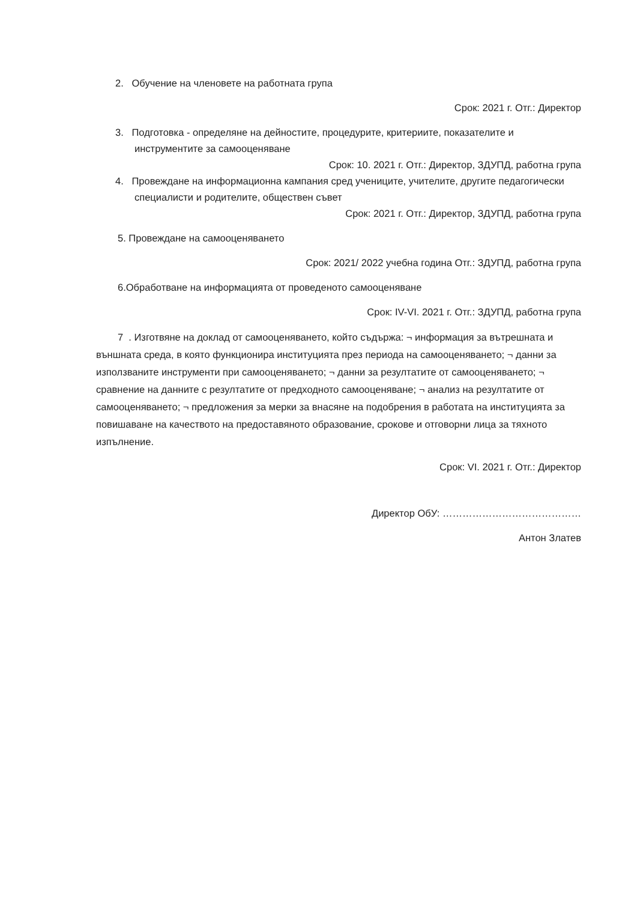2. Обучение на членовете на работната група
Срок: 2021 г. Отг.: Директор
3. Подготовка - определяне на дейностите, процедурите, критериите, показателите и инструментите за самооценяване
Срок: 10. 2021 г. Отг.: Директор, ЗДУПД, работна група
4. Провеждане на информационна кампания сред учениците, учителите, другите педагогически специалисти и родителите, обществен съвет
Срок: 2021 г. Отг.: Директор, ЗДУПД, работна група
5. Провеждане на самооценяването
Срок: 2021/ 2022 учебна година Отг.: ЗДУПД, работна група
6.Обработване на информацията от проведеното самооценяване
Срок: IV-VI. 2021 г. Отг.: ЗДУПД, работна група
7 . Изготвяне на доклад от самооценяването, който съдържа: ¬ информация за вътрешната и външната среда, в която функционира институцията през периода на самооценяването; ¬ данни за използваните инструменти при самооценяването; ¬ данни за резултатите от самооценяването; ¬ сравнение на данните с резултатите от предходното самооценяване; ¬ анализ на резултатите от самооценяването; ¬ предложения за мерки за внасяне на подобрения в работата на институцията за повишаване на качеството на предоставяното образование, срокове и отговорни лица за тяхното изпълнение.
Срок: VI. 2021 г. Отг.: Директор
Директор ОбУ: ……………………………………
Антон Златев